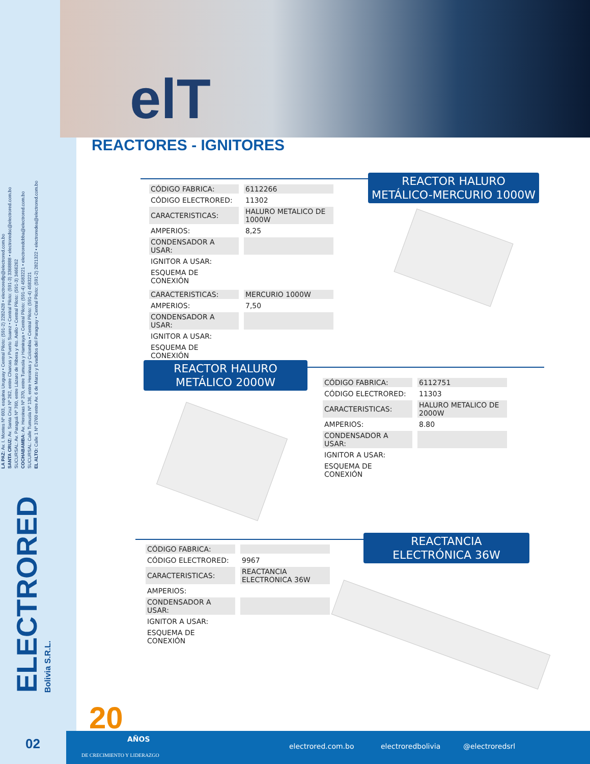LA PAZ: Av. I. Montes Nº 603, esquina Uruguay • Central Piloto: (591-2) 2282428 • electroredlp@electrored.com.bo
SANTA CRUZ: Av. Santa Cruz Nº 262, entre Charcas y Puerto Suarez • Central Piloto: (591-3) 3368888 • electroredsc@electrored.com.bo
SUCURSAL: Av. Paraguá Nº 760, entre Lázaro de Ribera y 4to. Anillo • Central Piloto: (591-3) 3466262
COCHABAMBA: Av. Heroinas Nº 370, entre Tumusla y Hamiraya • Central Piloto: (591-4) 4583221 • electroredcbba@electrored.com.bo
SUCURSAL: Calle Tumusla Nº 136, entre Heroinas y Colombia • Central Piloto: (591-4) 4583221
EL ALTO: Calle 1 Nº 3760 entre Av. 6 de Marzo y Evadidos del Paraguay • Central Piloto: (591-2) 2821322 • electroredea@electrored.com.bo
ELECTRORED
Bolivia S.R.L.
elT
REACTORES - IGNITORES
REACTOR HALURO
METÁLICO-MERCURIO 1000W
| CÓDIGO FABRICA: | 6112266 |
| CÓDIGO ELECTRORED: | 11302 |
| CARACTERISTICAS: | HALURO METALICO DE 1000W |
| AMPERIOS: | 8,25 |
| CONDENSADOR A USAR: | |
| IGNITOR A USAR: | |
| ESQUEMA DE CONEXIÓN | |
| CARACTERISTICAS: | MERCURIO 1000W |
| AMPERIOS: | 7,50 |
| CONDENSADOR A USAR: | |
| IGNITOR A USAR: | |
| ESQUEMA DE CONEXIÓN | |
REACTOR HALURO
METÁLICO 2000W
| CÓDIGO FABRICA: | 6112751 |
| CÓDIGO ELECTRORED: | 11303 |
| CARACTERISTICAS: | HALURO METALICO DE 2000W |
| AMPERIOS: | 8.80 |
| CONDENSADOR A USAR: | |
| IGNITOR A USAR: | |
| ESQUEMA DE CONEXIÓN | |
REACTANCIA
ELECTRÓNICA 36W
| CÓDIGO FABRICA: | |
| CÓDIGO ELECTRORED: | 9967 |
| CARACTERISTICAS: | REACTANCIA ELECTRONICA 36W |
| AMPERIOS: | |
| CONDENSADOR A USAR: | |
| IGNITOR A USAR: | |
| ESQUEMA DE CONEXIÓN | |
20
02
AÑOS
DE CRECIMIENTO Y LIDERAZGO
electrored.com.bo electroredbolivia @electroredsrl